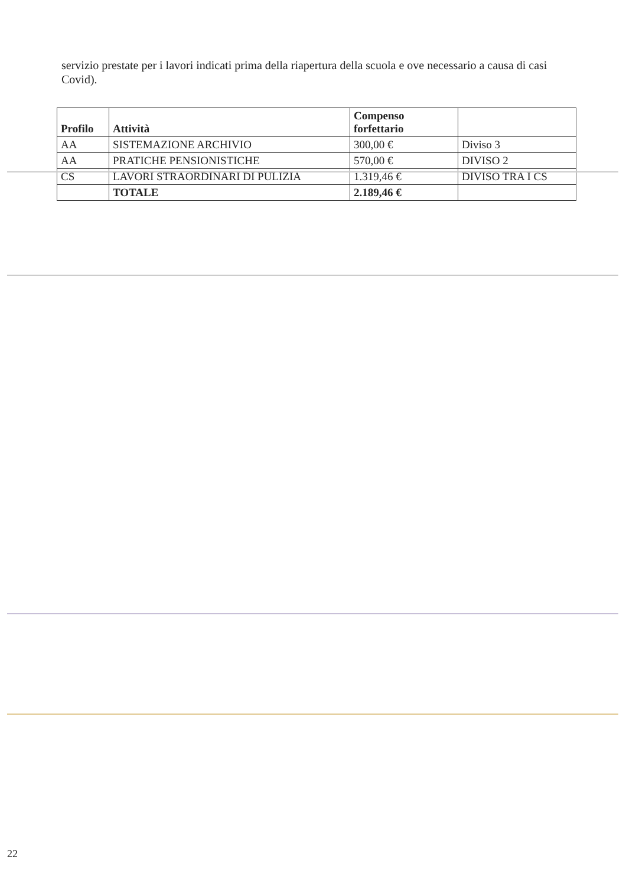servizio prestate per i lavori indicati prima della riapertura della scuola e ove necessario a causa di casi Covid).
| Profilo | Attività | Compenso forfettario | |
| --- | --- | --- | --- |
| AA | SISTEMAZIONE ARCHIVIO | 300,00 € | Diviso 3 |
| AA | PRATICHE PENSIONISTICHE | 570,00 € | DIVISO 2 |
| CS | LAVORI STRAORDINARI DI PULIZIA | 1.319,46 € | DIVISO TRA I CS |
| | TOTALE | 2.189,46 € | |
22